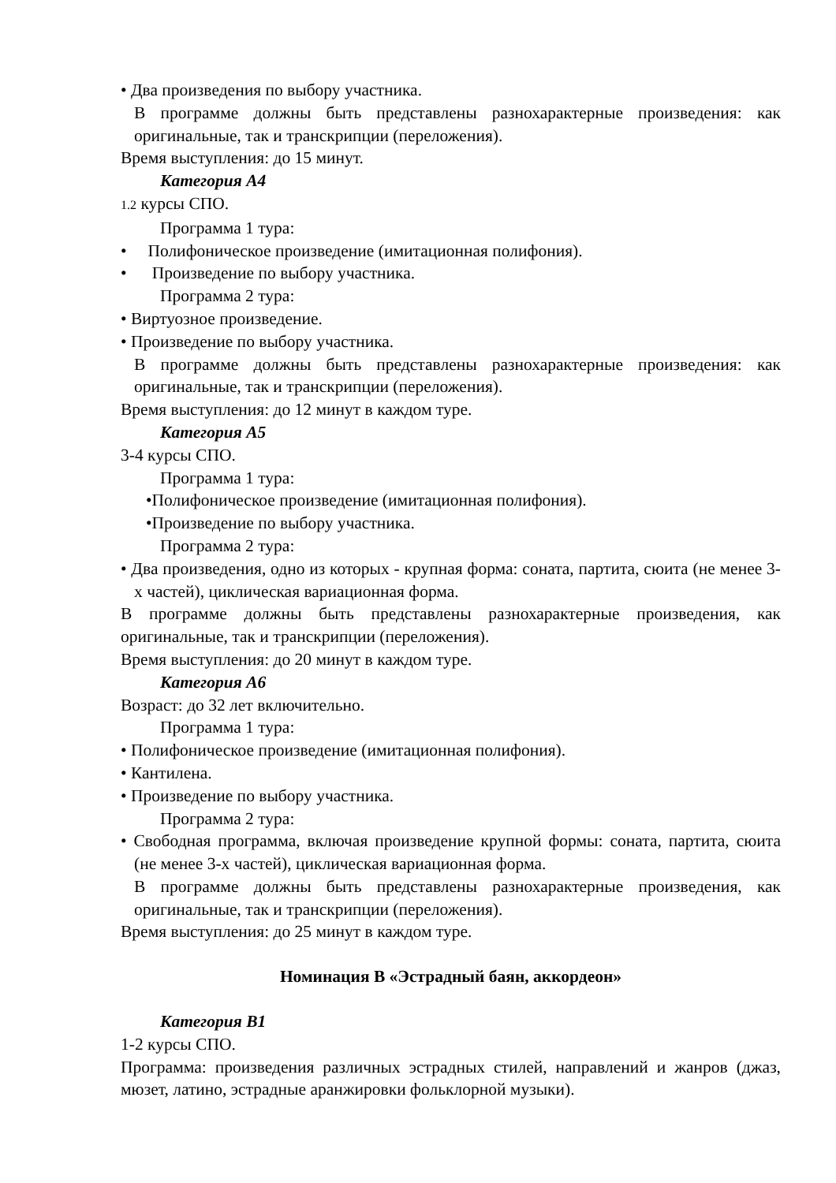• Два произведения по выбору участника.
В программе должны быть представлены разнохарактерные произведения: как оригинальные, так и транскрипции (переложения).
Время выступления: до 15 минут.
Категория А4
1.2 курсы СПО.
Программа 1 тура:
• Полифоническое произведение (имитационная полифония).
• Произведение по выбору участника.
Программа 2 тура:
• Виртуозное произведение.
• Произведение по выбору участника.
В программе должны быть представлены разнохарактерные произведения: как оригинальные, так и транскрипции (переложения).
Время выступления: до 12 минут в каждом туре.
Категория А5
3-4 курсы СПО.
Программа 1 тура:
•Полифоническое произведение (имитационная полифония).
•Произведение по выбору участника.
Программа 2 тура:
• Два произведения, одно из которых - крупная форма: соната, партита, сюита (не менее 3-х частей), циклическая вариационная форма.
В программе должны быть представлены разнохарактерные произведения, как оригинальные, так и транскрипции (переложения).
Время выступления: до 20 минут в каждом туре.
Категория А6
Возраст: до 32 лет включительно.
Программа 1 тура:
• Полифоническое произведение (имитационная полифония).
• Кантилена.
• Произведение по выбору участника.
Программа 2 тура:
• Свободная программа, включая произведение крупной формы: соната, партита, сюита (не менее 3-х частей), циклическая вариационная форма.
В программе должны быть представлены разнохарактерные произведения, как оригинальные, так и транскрипции (переложения).
Время выступления: до 25 минут в каждом туре.
Номинация В «Эстрадный баян, аккордеон»
Категория В1
1-2 курсы СПО.
Программа: произведения различных эстрадных стилей, направлений и жанров (джаз, мюзет, латино, эстрадные аранжировки фольклорной музыки).